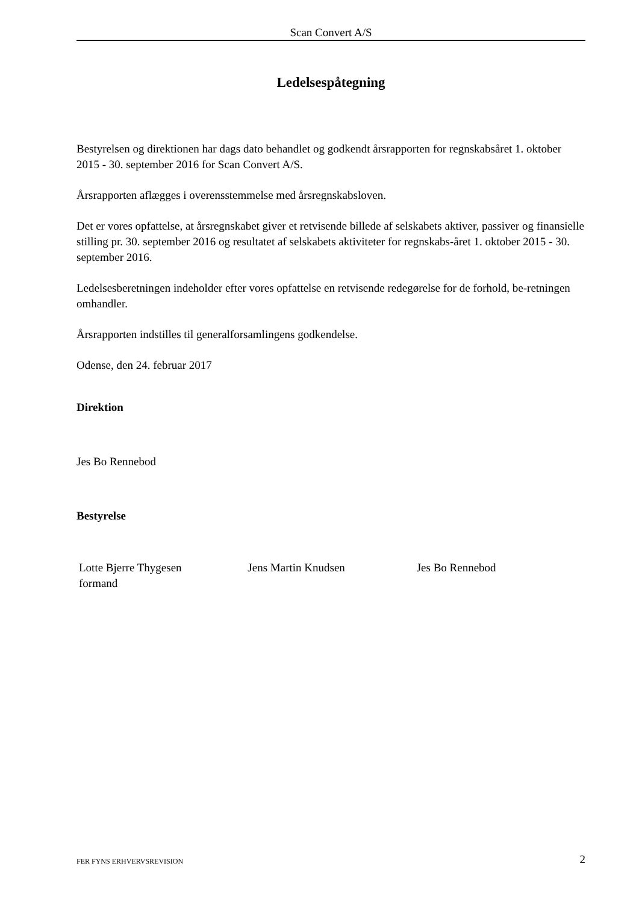Scan Convert A/S
Ledelsespåtegning
Bestyrelsen og direktionen har dags dato behandlet og godkendt årsrapporten for regnskabsåret 1. oktober 2015 - 30. september 2016 for Scan Convert A/S.
Årsrapporten aflægges i overensstemmelse med årsregnskabsloven.
Det er vores opfattelse, at årsregnskabet giver et retvisende billede af selskabets aktiver, passiver og finansielle stilling pr. 30. september 2016 og resultatet af selskabets aktiviteter for regnskabs-året 1. oktober 2015 - 30. september 2016.
Ledelsesberetningen indeholder efter vores opfattelse en retvisende redegørelse for de forhold, be-retningen omhandler.
Årsrapporten indstilles til generalforsamlingens godkendelse.
Odense, den 24. februar 2017
Direktion
Jes Bo Rennebod
Bestyrelse
Lotte Bjerre Thygesen
formand
Jens Martin Knudsen Jes Bo Rennebod
FER FYNS ERHVERVSREVISION 2